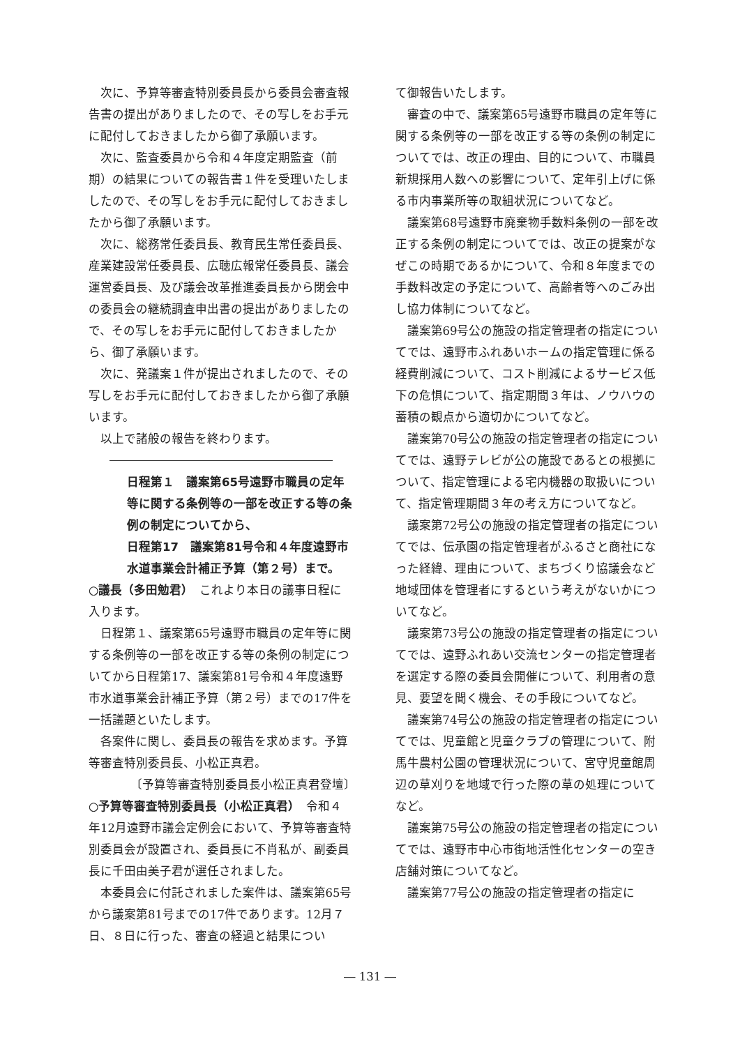次に、予算等審査特別委員長から委員会審査報告書の提出がありましたので、その写しをお手元に配付しておきましたから御了承願います。
次に、監査委員から令和４年度定期監査（前期）の結果についての報告書１件を受理いたしましたので、その写しをお手元に配付しておきましたから御了承願います。
次に、総務常任委員長、教育民生常任委員長、産業建設常任委員長、広聴広報常任委員長、議会運営委員長、及び議会改革推進委員長から閉会中の委員会の継続調査申出書の提出がありましたので、その写しをお手元に配付しておきましたから、御了承願います。
次に、発議案１件が提出されましたので、その写しをお手元に配付しておきましたから御了承願います。
以上で諸般の報告を終わります。
日程第１　議案第65号遠野市職員の定年等に関する条例等の一部を改正する等の条例の制定についてから、
日程第17　議案第81号令和４年度遠野市水道事業会計補正予算（第２号）まで。
○議長（多田勉君）　これより本日の議事日程に入ります。
日程第１、議案第65号遠野市職員の定年等に関する条例等の一部を改正する等の条例の制定についてから日程第17、議案第81号令和４年度遠野市水道事業会計補正予算（第２号）までの17件を一括議題といたします。
各案件に関し、委員長の報告を求めます。予算等審査特別委員長、小松正真君。
〔予算等審査特別委員長小松正真君登壇〕
○予算等審査特別委員長（小松正真君）　令和４年12月遠野市議会定例会において、予算等審査特別委員会が設置され、委員長に不肖私が、副委員長に千田由美子君が選任されました。
本委員会に付託されました案件は、議案第65号から議案第81号までの17件であります。12月７日、８日に行った、審査の経過と結果につい
て御報告いたします。
審査の中で、議案第65号遠野市職員の定年等に関する条例等の一部を改正する等の条例の制定についてでは、改正の理由、目的について、市職員新規採用人数への影響について、定年引上げに係る市内事業所等の取組状況についてなど。
議案第68号遠野市廃棄物手数料条例の一部を改正する条例の制定についてでは、改正の提案がなぜこの時期であるかについて、令和８年度までの手数料改定の予定について、高齢者等へのごみ出し協力体制についてなど。
議案第69号公の施設の指定管理者の指定についてでは、遠野市ふれあいホームの指定管理に係る経費削減について、コスト削減によるサービス低下の危惧について、指定期間３年は、ノウハウの蓄積の観点から適切かについてなど。
議案第70号公の施設の指定管理者の指定についてでは、遠野テレビが公の施設であるとの根拠について、指定管理による宅内機器の取扱いについて、指定管理期間３年の考え方についてなど。
議案第72号公の施設の指定管理者の指定についてでは、伝承園の指定管理者がふるさと商社になった経緯、理由について、まちづくり協議会など地域団体を管理者にするという考えがないかについてなど。
議案第73号公の施設の指定管理者の指定についてでは、遠野ふれあい交流センターの指定管理者を選定する際の委員会開催について、利用者の意見、要望を聞く機会、その手段についてなど。
議案第74号公の施設の指定管理者の指定についてでは、児童館と児童クラブの管理について、附馬牛農村公園の管理状況について、宮守児童館周辺の草刈りを地域で行った際の草の処理についてなど。
議案第75号公の施設の指定管理者の指定についてでは、遠野市中心市街地活性化センターの空き店舗対策についてなど。
議案第77号公の施設の指定管理者の指定に
― 131 ―